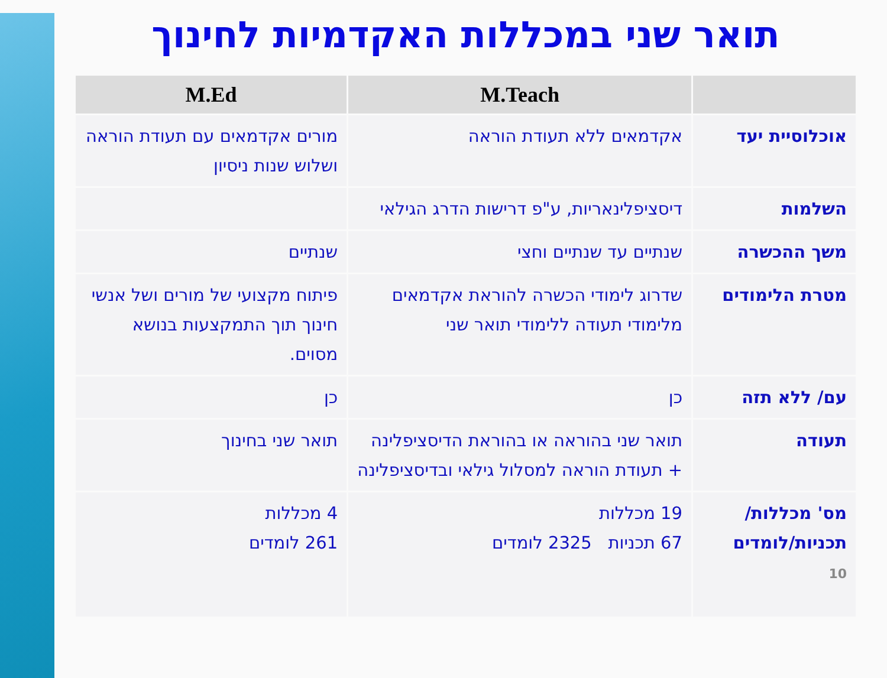תואר שני במכללות האקדמיות לחינוך
| | M.Teach | M.Ed |
| --- | --- | --- |
| אוכלוסיית יעד | אקדמאים ללא תעודת הוראה | מורים אקדמאים עם תעודת הוראה ושלוש שנות ניסיון |
| השלמות | דיסציפלינאריות, ע"פ דרישות הדרג הגילאי | |
| משך ההכשרה | שנתיים עד שנתיים וחצי | שנתיים |
| מטרת הלימודים | שדרוג לימודי הכשרה להוראת אקדמאים מלימודי תעודה ללימודי תואר שני | פיתוח מקצועי של מורים ושל אנשי חינוך תוך התמקצעות בנושא מסוים. |
| עם/ ללא תזה | כן | כן |
| תעודה | תואר שני בהוראה או בהוראת הדיסציפלינה + תעודת הוראה למסלול גילאי ובדיסציפלינה | תואר שני בחינוך |
| מס' מכללות/ תכניות/לומדים 10 | 19 מכללות 67 תכניות 2325 לומדים | 4 מכללות 261 לומדים |